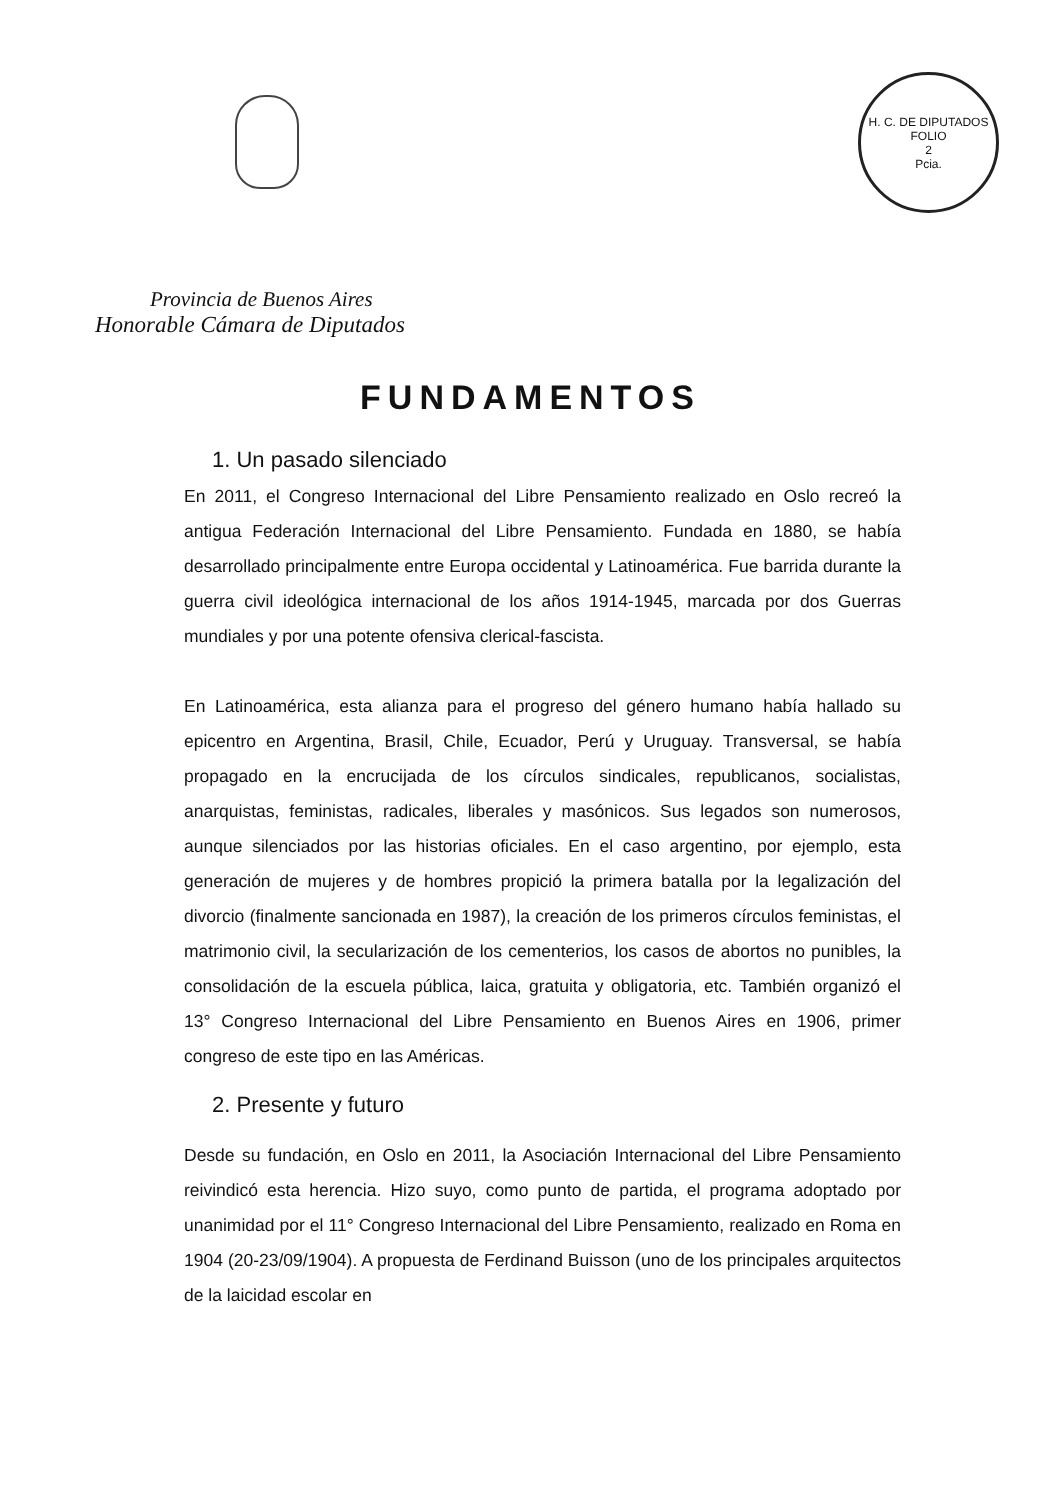H. C. DE DIPUTADOS
FOLIO
2
Pcia.
Provincia de Buenos Aires
Honorable Cámara de Diputados
FUNDAMENTOS
1. Un pasado silenciado
En 2011, el Congreso Internacional del Libre Pensamiento realizado en Oslo recreó la antigua Federación Internacional del Libre Pensamiento. Fundada en 1880, se había desarrollado principalmente entre Europa occidental y Latinoamérica. Fue barrida durante la guerra civil ideológica internacional de los años 1914-1945, marcada por dos Guerras mundiales y por una potente ofensiva clerical-fascista.
En Latinoamérica, esta alianza para el progreso del género humano había hallado su epicentro en Argentina, Brasil, Chile, Ecuador, Perú y Uruguay. Transversal, se había propagado en la encrucijada de los círculos sindicales, republicanos, socialistas, anarquistas, feministas, radicales, liberales y masónicos. Sus legados son numerosos, aunque silenciados por las historias oficiales. En el caso argentino, por ejemplo, esta generación de mujeres y de hombres propició la primera batalla por la legalización del divorcio (finalmente sancionada en 1987), la creación de los primeros círculos feministas, el matrimonio civil, la secularización de los cementerios, los casos de abortos no punibles, la consolidación de la escuela pública, laica, gratuita y obligatoria, etc. También organizó el 13° Congreso Internacional del Libre Pensamiento en Buenos Aires en 1906, primer congreso de este tipo en las Américas.
2. Presente y futuro
Desde su fundación, en Oslo en 2011, la Asociación Internacional del Libre Pensamiento reivindicó esta herencia. Hizo suyo, como punto de partida, el programa adoptado por unanimidad por el 11° Congreso Internacional del Libre Pensamiento, realizado en Roma en 1904 (20-23/09/1904). A propuesta de Ferdinand Buisson (uno de los principales arquitectos de la laicidad escolar en